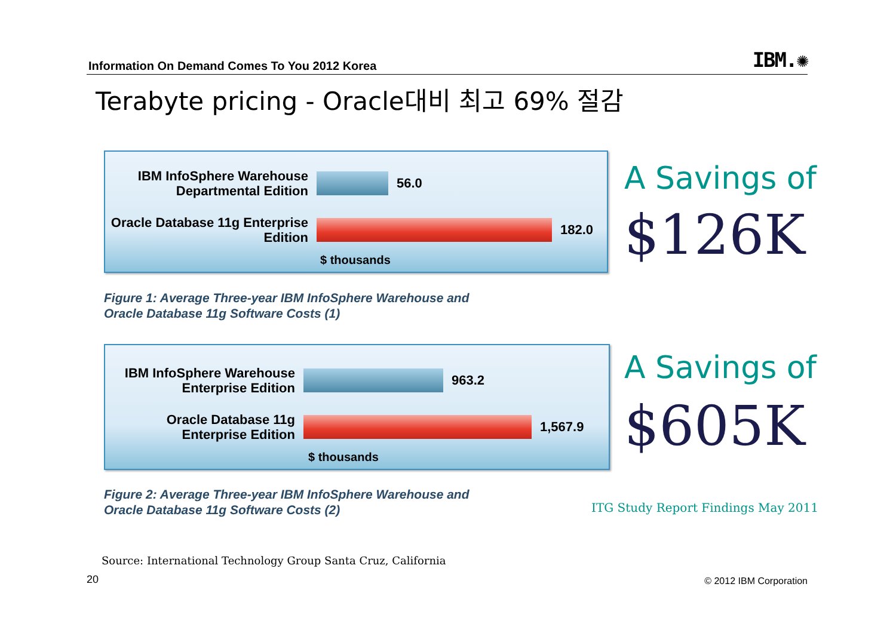Information On Demand Comes To You 2012 Korea
IBM.✺
Terabyte pricing - Oracle대비 최고 69% 절감
IBM InfoSphere Warehouse Departmental Edition
56.0
Oracle Database 11g Enterprise Edition
182.0
$ thousands
Figure 1: Average Three-year IBM InfoSphere Warehouse and
Oracle Database 11g Software Costs (1)
A Savings of
$126K
IBM InfoSphere Warehouse Enterprise Edition
963.2
Oracle Database 11g Enterprise Edition
1,567.9
$ thousands
Figure 2: Average Three-year IBM InfoSphere Warehouse and
Oracle Database 11g Software Costs (2)
A Savings of
$605K
ITG Study Report Findings May 2011
Source: International Technology Group Santa Cruz, California
20 © 2012 IBM Corporation